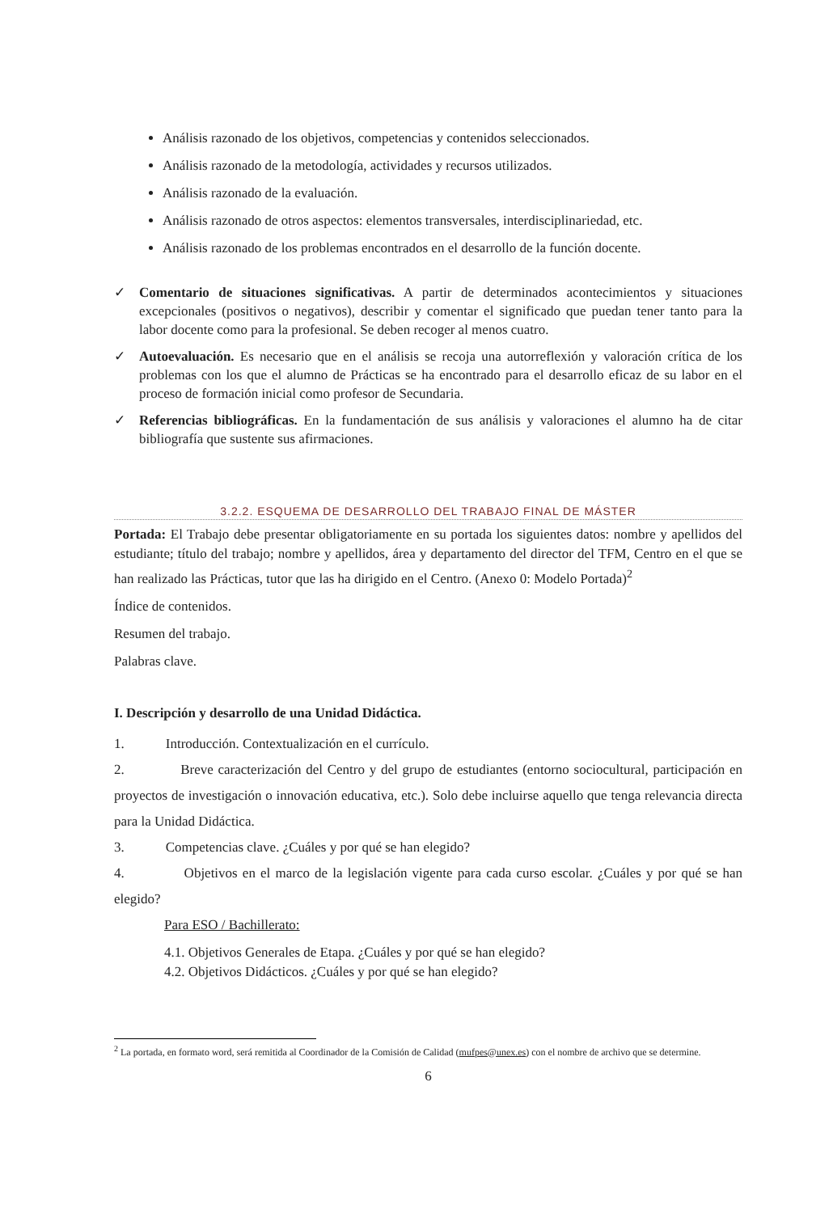Análisis razonado de los objetivos, competencias y contenidos seleccionados.
Análisis razonado de la metodología, actividades y recursos utilizados.
Análisis razonado de la evaluación.
Análisis razonado de otros aspectos: elementos transversales, interdisciplinariedad, etc.
Análisis razonado de los problemas encontrados en el desarrollo de la función docente.
✓ Comentario de situaciones significativas. A partir de determinados acontecimientos y situaciones excepcionales (positivos o negativos), describir y comentar el significado que puedan tener tanto para la labor docente como para la profesional. Se deben recoger al menos cuatro.
✓ Autoevaluación. Es necesario que en el análisis se recoja una autorreflexión y valoración crítica de los problemas con los que el alumno de Prácticas se ha encontrado para el desarrollo eficaz de su labor en el proceso de formación inicial como profesor de Secundaria.
✓ Referencias bibliográficas. En la fundamentación de sus análisis y valoraciones el alumno ha de citar bibliografía que sustente sus afirmaciones.
3.2.2. ESQUEMA DE DESARROLLO DEL TRABAJO FINAL DE MÁSTER
Portada: El Trabajo debe presentar obligatoriamente en su portada los siguientes datos: nombre y apellidos del estudiante; título del trabajo; nombre y apellidos, área y departamento del director del TFM, Centro en el que se han realizado las Prácticas, tutor que las ha dirigido en el Centro. (Anexo 0: Modelo Portada)<sup>2</sup>
Índice de contenidos.
Resumen del trabajo.
Palabras clave.
I. Descripción y desarrollo de una Unidad Didáctica.
1. Introducción. Contextualización en el currículo.
2. Breve caracterización del Centro y del grupo de estudiantes (entorno sociocultural, participación en proyectos de investigación o innovación educativa, etc.). Solo debe incluirse aquello que tenga relevancia directa para la Unidad Didáctica.
3. Competencias clave. ¿Cuáles y por qué se han elegido?
4. Objetivos en el marco de la legislación vigente para cada curso escolar. ¿Cuáles y por qué se han elegido?
Para ESO / Bachillerato:
4.1. Objetivos Generales de Etapa. ¿Cuáles y por qué se han elegido?
4.2. Objetivos Didácticos. ¿Cuáles y por qué se han elegido?
<sup>2</sup> La portada, en formato word, será remitida al Coordinador de la Comisión de Calidad (mufpes@unex.es) con el nombre de archivo que se determine.
6